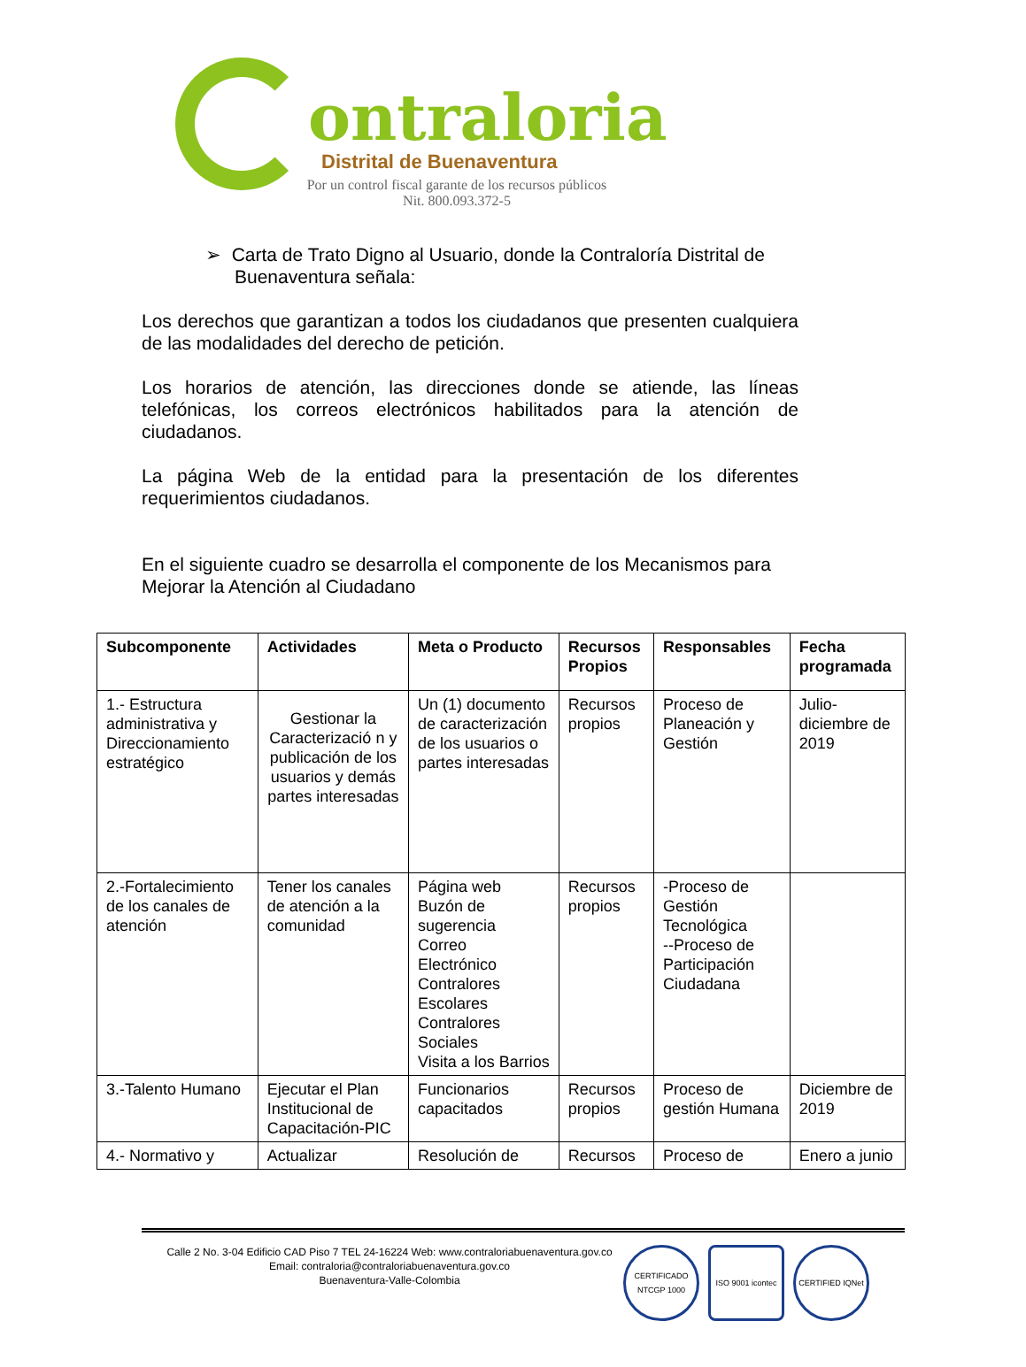ontraloria
Distrital de Buenaventura
Por un control fiscal garante de los recursos públicos
Nit. 800.093.372-5
➢ Carta de Trato Digno al Usuario, donde la Contraloría Distrital de Buenaventura señala:
Los derechos que garantizan a todos los ciudadanos que presenten cualquiera de las modalidades del derecho de petición.
Los horarios de atención, las direcciones donde se atiende, las líneas telefónicas, los correos electrónicos habilitados para la atención de ciudadanos.
La página Web de la entidad para la presentación de los diferentes requerimientos ciudadanos.
En el siguiente cuadro se desarrolla el componente de los Mecanismos para Mejorar la Atención al Ciudadano
| Subcomponente | Actividades | Meta o Producto | Recursos Propios | Responsables | Fecha programada |
| --- | --- | --- | --- | --- | --- |
| 1.- Estructura administrativa y Direccionamiento estratégico | Gestionar la Caracterizació n y publicación de los usuarios y demás partes interesadas | Un (1) documento de caracterización de los usuarios o partes interesadas | Recursos propios | Proceso de Planeación y Gestión | Julio-diciembre de 2019 |
| 2.-Fortalecimiento de los canales de atención | Tener los canales de atención a la comunidad | Página web Buzón de sugerencia Correo Electrónico Contralores Escolares Contralores Sociales Visita a los Barrios | Recursos propios | -Proceso de Gestión Tecnológica --Proceso de Participación Ciudadana | |
| 3.-Talento Humano | Ejecutar el Plan Institucional de Capacitación-PIC | Funcionarios capacitados | Recursos propios | Proceso de gestión Humana | Diciembre de 2019 |
| 4.- Normativo y | Actualizar | Resolución de | Recursos | Proceso de | Enero a junio |
Calle 2 No. 3-04 Edificio CAD Piso 7 TEL 24-16224 Web: www.contraloriabuenaventura.gov.co
Email: contraloria@contraloriabuenaventura.gov.co
Buenaventura-Valle-Colombia
CERTIFICADO NTCGP 1000
ISO 9001 icontec
CERTIFIED IQNet